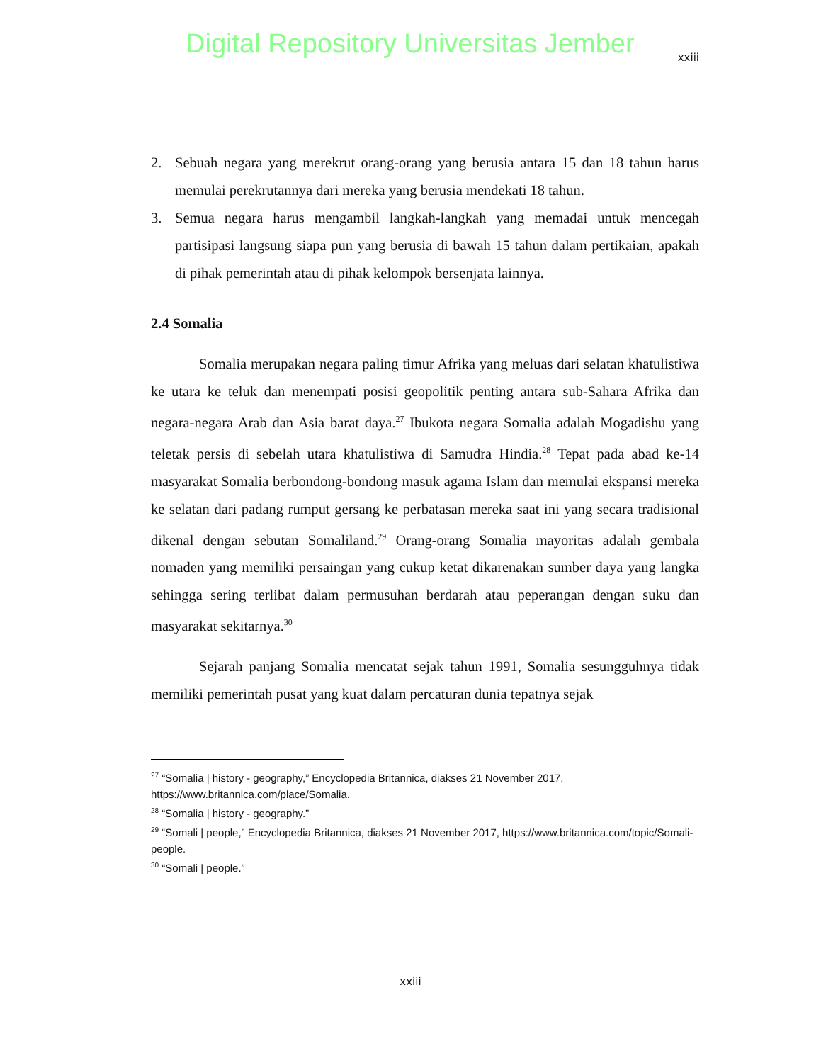Digital Repository Universitas Jember
xxiii
2. Sebuah negara yang merekrut orang-orang yang berusia antara 15 dan 18 tahun harus memulai perekrutannya dari mereka yang berusia mendekati 18 tahun.
3. Semua negara harus mengambil langkah-langkah yang memadai untuk mencegah partisipasi langsung siapa pun yang berusia di bawah 15 tahun dalam pertikaian, apakah di pihak pemerintah atau di pihak kelompok bersenjata lainnya.
2.4 Somalia
Somalia merupakan negara paling timur Afrika yang meluas dari selatan khatulistiwa ke utara ke teluk dan menempati posisi geopolitik penting antara sub-Sahara Afrika dan negara-negara Arab dan Asia barat daya.<sup>27</sup> Ibukota negara Somalia adalah Mogadishu yang teletak persis di sebelah utara khatulistiwa di Samudra Hindia.<sup>28</sup> Tepat pada abad ke-14 masyarakat Somalia berbondong-bondong masuk agama Islam dan memulai ekspansi mereka ke selatan dari padang rumput gersang ke perbatasan mereka saat ini yang secara tradisional dikenal dengan sebutan Somaliland.<sup>29</sup> Orang-orang Somalia mayoritas adalah gembala nomaden yang memiliki persaingan yang cukup ketat dikarenakan sumber daya yang langka sehingga sering terlibat dalam permusuhan berdarah atau peperangan dengan suku dan masyarakat sekitarnya.<sup>30</sup>
Sejarah panjang Somalia mencatat sejak tahun 1991, Somalia sesungguhnya tidak memiliki pemerintah pusat yang kuat dalam percaturan dunia tepatnya sejak
<sup>27</sup> “Somalia | history - geography,” Encyclopedia Britannica, diakses 21 November 2017, https://www.britannica.com/place/Somalia.
<sup>28</sup> “Somalia | history - geography.”
<sup>29</sup> “Somali | people,” Encyclopedia Britannica, diakses 21 November 2017, https://www.britannica.com/topic/Somali-people.
<sup>30</sup> “Somali | people.”
xxiii